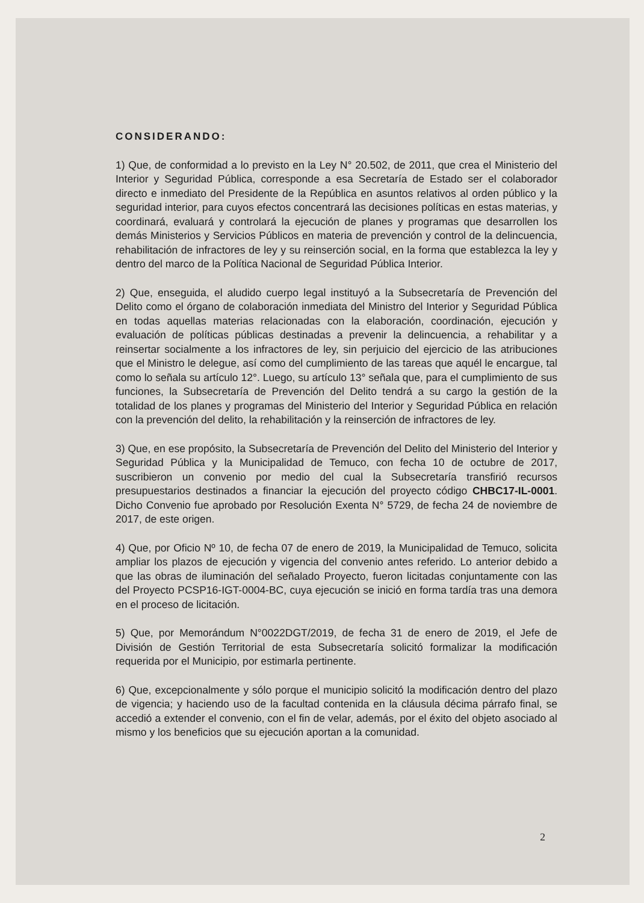CONSIDERANDO:
1) Que, de conformidad a lo previsto en la Ley N° 20.502, de 2011, que crea el Ministerio del Interior y Seguridad Pública, corresponde a esa Secretaría de Estado ser el colaborador directo e inmediato del Presidente de la República en asuntos relativos al orden público y la seguridad interior, para cuyos efectos concentrará las decisiones políticas en estas materias, y coordinará, evaluará y controlará la ejecución de planes y programas que desarrollen los demás Ministerios y Servicios Públicos en materia de prevención y control de la delincuencia, rehabilitación de infractores de ley y su reinserción social, en la forma que establezca la ley y dentro del marco de la Política Nacional de Seguridad Pública Interior.
2) Que, enseguida, el aludido cuerpo legal instituyó a la Subsecretaría de Prevención del Delito como el órgano de colaboración inmediata del Ministro del Interior y Seguridad Pública en todas aquellas materias relacionadas con la elaboración, coordinación, ejecución y evaluación de políticas públicas destinadas a prevenir la delincuencia, a rehabilitar y a reinsertar socialmente a los infractores de ley, sin perjuicio del ejercicio de las atribuciones que el Ministro le delegue, así como del cumplimiento de las tareas que aquél le encargue, tal como lo señala su artículo 12°. Luego, su artículo 13° señala que, para el cumplimiento de sus funciones, la Subsecretaría de Prevención del Delito tendrá a su cargo la gestión de la totalidad de los planes y programas del Ministerio del Interior y Seguridad Pública en relación con la prevención del delito, la rehabilitación y la reinserción de infractores de ley.
3) Que, en ese propósito, la Subsecretaría de Prevención del Delito del Ministerio del Interior y Seguridad Pública y la Municipalidad de Temuco, con fecha 10 de octubre de 2017, suscribieron un convenio por medio del cual la Subsecretaría transfirió recursos presupuestarios destinados a financiar la ejecución del proyecto código CHBC17-IL-0001. Dicho Convenio fue aprobado por Resolución Exenta N° 5729, de fecha 24 de noviembre de 2017, de este origen.
4) Que, por Oficio Nº 10, de fecha 07 de enero de 2019, la Municipalidad de Temuco, solicita ampliar los plazos de ejecución y vigencia del convenio antes referido. Lo anterior debido a que las obras de iluminación del señalado Proyecto, fueron licitadas conjuntamente con las del Proyecto PCSP16-IGT-0004-BC, cuya ejecución se inició en forma tardía tras una demora en el proceso de licitación.
5) Que, por Memorándum N°0022DGT/2019, de fecha 31 de enero de 2019, el Jefe de División de Gestión Territorial de esta Subsecretaría solicitó formalizar la modificación requerida por el Municipio, por estimarla pertinente.
6) Que, excepcionalmente y sólo porque el municipio solicitó la modificación dentro del plazo de vigencia; y haciendo uso de la facultad contenida en la cláusula décima párrafo final, se accedió a extender el convenio, con el fin de velar, además, por el éxito del objeto asociado al mismo y los beneficios que su ejecución aportan a la comunidad.
2